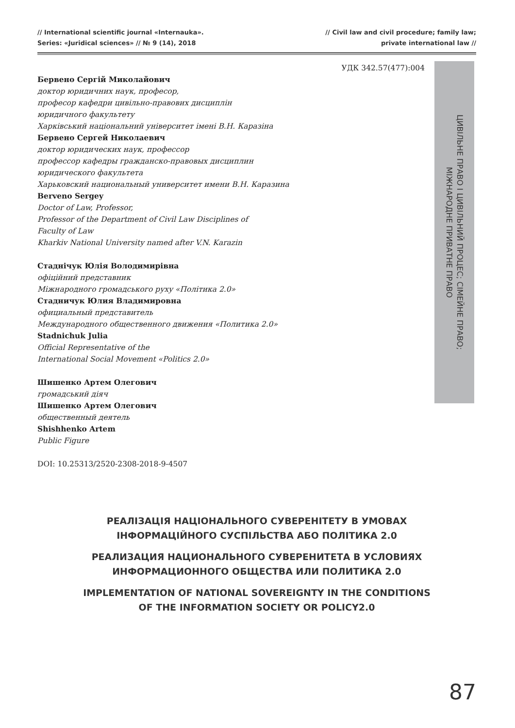// International scientific journal «Internauka».
Series: «Juridical sciences» // № 9 (14), 2018
// Civil law and civil procedure; family law;
private international law //
УДК 342.57(477):004
Бервено Сергій Миколайович
доктор юридичних наук, професор,
професор кафедри цивільно-правових дисциплін
юридичного факультету
Харківський національний університет імені В.Н. Каразіна
Бервено Сергей Николаевич
доктор юридических наук, профессор
профессор кафедры гражданско-правовых дисциплин
юридического факультета
Харьковский национальный университет имени В.Н. Каразина
Berveno Sergey
Doctor of Law, Professor,
Professor of the Department of Civil Law Disciplines of
Faculty of Law
Kharkiv National University named after V.N. Karazin
Стаднічук Юлія Володимирівна
офіційний представник
Міжнародного громадського руху «Політика 2.0»
Стадничук Юлия Владимировна
официальный представитель
Международного общественного движения «Политика 2.0»
Stadnichuk Julia
Official Representative of the
International Social Movement «Politics 2.0»
Шишенко Артем Олегович
громадський діяч
Шишенко Артем Олегович
общественный деятель
Shishhenko Artem
Public Figure
DOI: 10.25313/2520-2308-2018-9-4507
ЦИВІЛЬНЕ ПРАВО І ЦИВІЛЬНИЙ ПРОЦЕС; СІМЕЙНЕ ПРАВО;
МІЖНАРОДНЕ ПРИВАТНЕ ПРАВО
РЕАЛІЗАЦІЯ НАЦІОНАЛЬНОГО СУВЕРЕНІТЕТУ В УМОВАХ
ІНФОРМАЦІЙНОГО СУСПІЛЬСТВА АБО ПОЛІТИКА 2.0
РЕАЛИЗАЦИЯ НАЦИОНАЛЬНОГО СУВЕРЕНИТЕТА В УСЛОВИЯХ
ИНФОРМАЦИОННОГО ОБЩЕСТВА ИЛИ ПОЛИТИКА 2.0
IMPLEMENTATION OF NATIONAL SOVEREIGNTY IN THE CONDITIONS
OF THE INFORMATION SOCIETY OR POLICY2.0
87